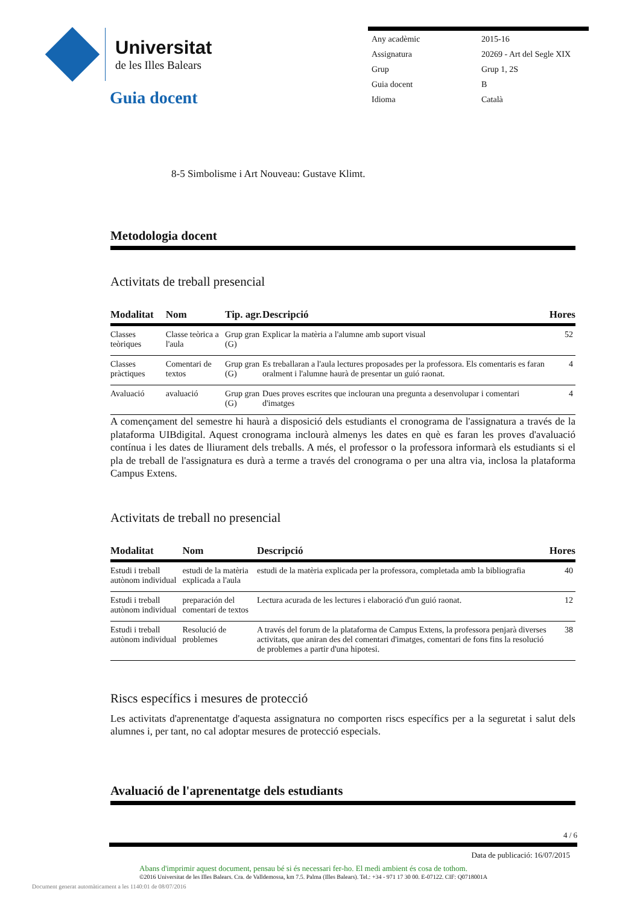Universitat
de les Illes Balears
Guia docent
| Any acadèmic | 2015-16 |
| Assignatura | 20269 - Art del Segle XIX |
| Grup | Grup 1, 2S |
| Guia docent | B |
| Idioma | Català |
8-5 Simbolisme i Art Nouveau: Gustave Klimt.
Metodologia docent
Activitats de treball presencial
| Modalitat | Nom | Tip. agr. | Descripció | Hores |
| --- | --- | --- | --- | --- |
| Classes teòriques | Classe teòrica a l'aula | Grup gran (G) | Explicar la matèria a l'alumne amb suport visual | 52 |
| Classes pràctiques | Comentari de textos | Grup gran (G) | Es treballaran a l'aula lectures proposades per la professora. Els comentaris es faran oralment i l'alumne haurà de presentar un guió raonat. | 4 |
| Avaluació | avaluació | Grup gran (G) | Dues proves escrites que inclouran una pregunta a desenvolupar i comentari d'imatges | 4 |
A començament del semestre hi haurà a disposició dels estudiants el cronograma de l'assignatura a través de la plataforma UIBdigital. Aquest cronograma inclourà almenys les dates en què es faran les proves d'avaluació contínua i les dates de lliurament dels treballs. A més, el professor o la professora informarà els estudiants si el pla de treball de l'assignatura es durà a terme a través del cronograma o per una altra via, inclosa la plataforma Campus Extens.
Activitats de treball no presencial
| Modalitat | Nom | Descripció | Hores |
| --- | --- | --- | --- |
| Estudi i treball autònom individual | estudi de la matèria explicada a l'aula | estudi de la matèria explicada per la professora, completada amb la bibliografia | 40 |
| Estudi i treball autònom individual | preparación del comentari de textos | Lectura acurada de les lectures i elaboració d'un guió raonat. | 12 |
| Estudi i treball autònom individual | Resolució de problemes | A través del forum de la plataforma de Campus Extens, la professora penjarà diverses activitats, que aniran des del comentari d'imatges, comentari de fons fins la resolució de problemes a partir d'una hipotesi. | 38 |
Riscs específics i mesures de protecció
Les activitats d'aprenentatge d'aquesta assignatura no comporten riscs específics per a la seguretat i salut dels alumnes i, per tant, no cal adoptar mesures de protecció especials.
Avaluació de l'aprenentatge dels estudiants
4 / 6
Data de publicació: 16/07/2015
Abans d'imprimir aquest document, pensau bé si és necessari fer-ho. El medi ambient és cosa de tothom.
©2016 Universitat de les Illes Balears. Cra. de Valldemossa, km 7.5. Palma (Illes Balears). Tel.: +34 - 971 17 30 00. E-07122. CIF: Q0718001A
Document generat automàticament a les 1140:01 de 08/07/2016